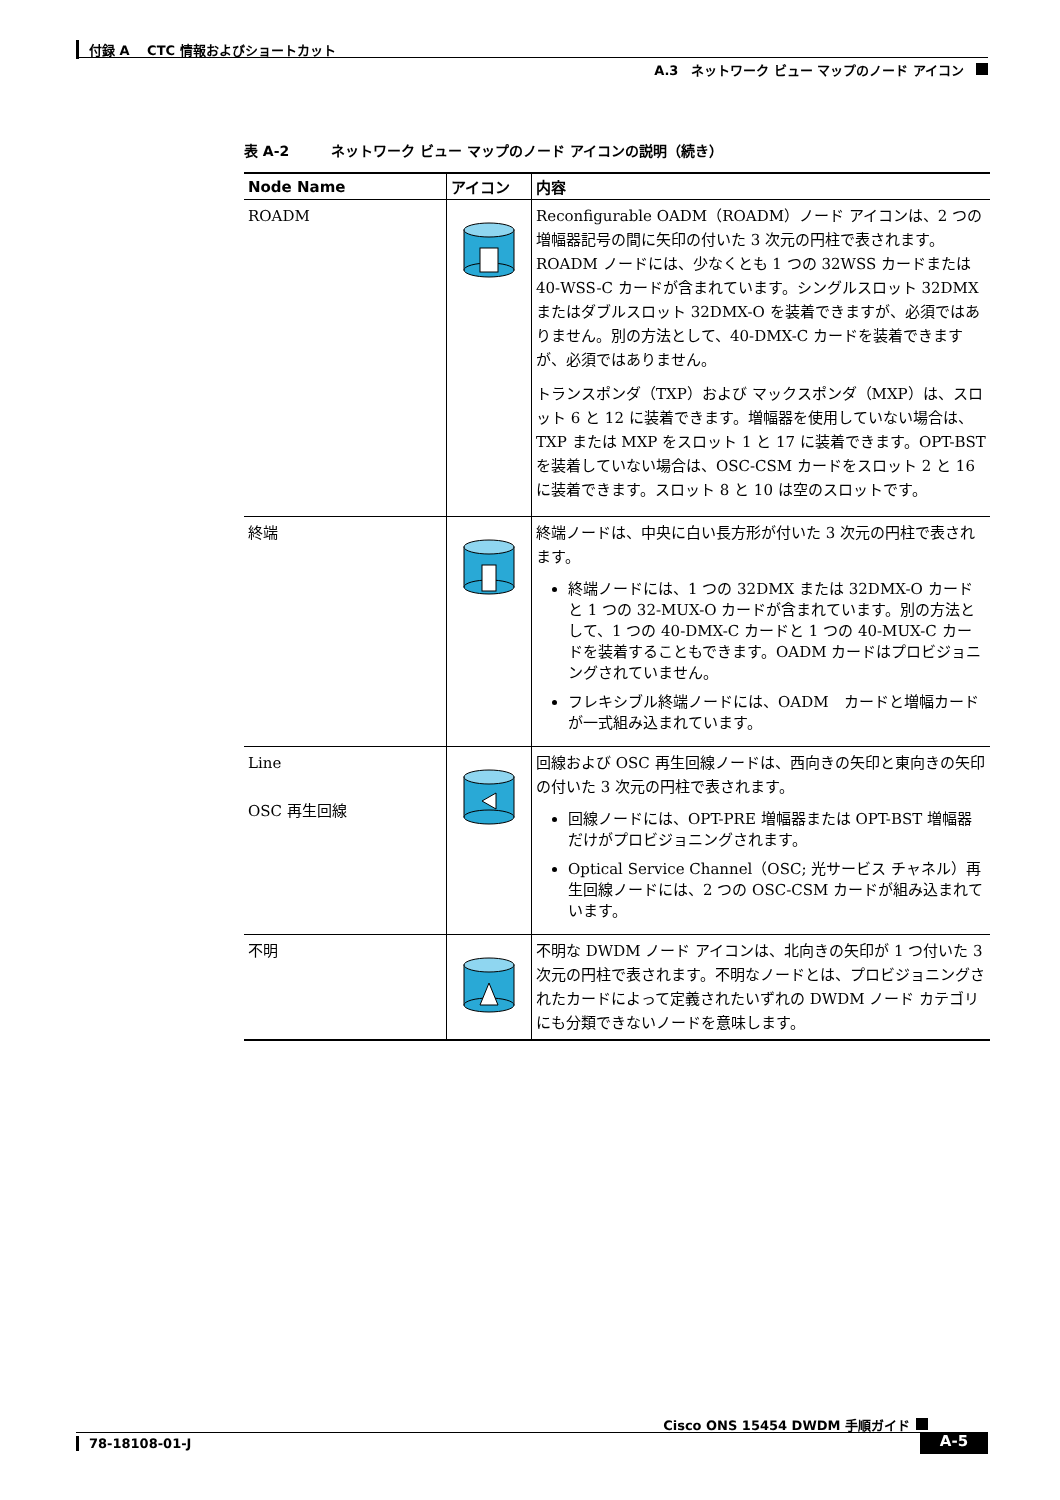付録 A　 CTC 情報およびショートカット
A.3　ネットワーク ビュー マップのノード アイコン
表 A-2　　　ネットワーク ビュー マップのノード アイコンの説明（続き）
| Node Name | アイコン | 内容 |
| --- | --- | --- |
| ROADM | | Reconfigurable OADM（ROADM）ノード アイコンは、2 つの増幅器記号の間に矢印の付いた 3 次元の円柱で表されます。ROADM ノードには、少なくとも 1 つの 32WSS カードまたは 40-WSS-C カードが含まれています。シングルスロット 32DMX またはダブルスロット 32DMX-O を装着できますが、必須ではありません。別の方法として、40-DMX-C カードを装着できますが、必須ではありません。 トランスポンダ（TXP）および マックスポンダ（MXP）は、スロット 6 と 12 に装着できます。増幅器を使用していない場合は、TXP または MXP をスロット 1 と 17 に装着できます。OPT-BST を装着していない場合は、OSC-CSM カードをスロット 2 と 16 に装着できます。スロット 8 と 10 は空のスロットです。 |
| 終端 | | 終端ノードは、中央に白い長方形が付いた 3 次元の円柱で表されます。 終端ノードには、1 つの 32DMX または 32DMX-O カードと 1 つの 32-MUX-O カードが含まれています。別の方法として、1 つの 40-DMX-C カードと 1 つの 40-MUX-C カードを装着することもできます。OADM カードはプロビジョニングされていません。 フレキシブル終端ノードには、OADM カードと増幅カードが一式組み込まれています。 |
| Line OSC 再生回線 | | 回線および OSC 再生回線ノードは、西向きの矢印と東向きの矢印の付いた 3 次元の円柱で表されます。 回線ノードには、OPT-PRE 増幅器または OPT-BST 増幅器だけがプロビジョニングされます。 Optical Service Channel（OSC; 光サービス チャネル）再生回線ノードには、2 つの OSC-CSM カードが組み込まれています。 |
| 不明 | | 不明な DWDM ノード アイコンは、北向きの矢印が 1 つ付いた 3 次元の円柱で表されます。不明なノードとは、プロビジョニングされたカードによって定義されたいずれの DWDM ノード カテゴリにも分類できないノードを意味します。 |
Cisco ONS 15454 DWDM 手順ガイド
78-18108-01-J A-5